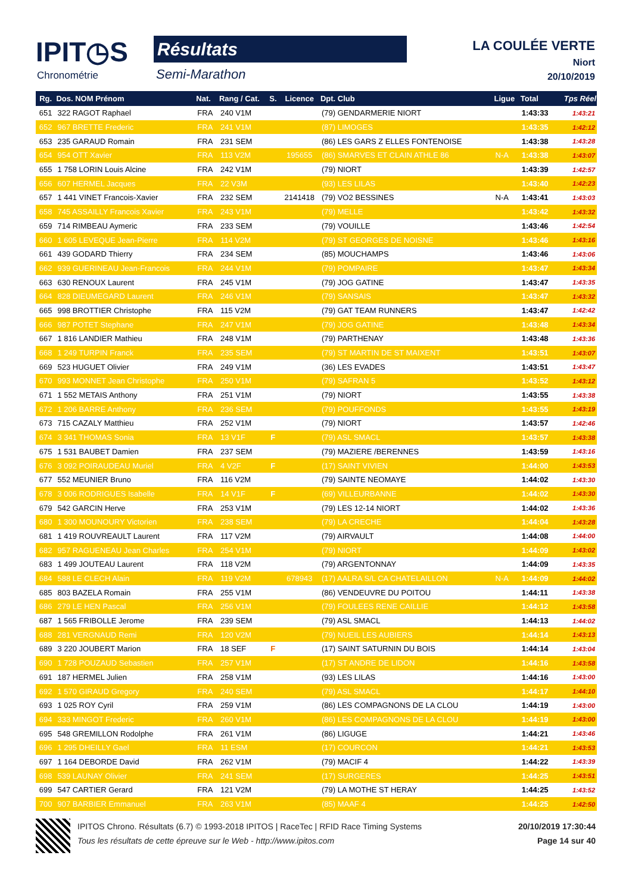IPIT◷S
Chronométrie
Résultats
Semi-Marathon
LA COULÉE VERTE
Niort
20/10/2019
| Rg. | Dos. NOM Prénom | Nat. | Rang / Cat. | S. | Licence | Dpt. Club | Ligue | Total | Tps Réel |
| --- | --- | --- | --- | --- | --- | --- | --- | --- | --- |
| 651 | 322 RAGOT Raphael | FRA | 240 V1M | | | (79) GENDARMERIE NIORT | | 1:43:33 | 1:43:21 |
| 652 | 967 BRETTE Frederic | FRA | 241 V1M | | | (87) LIMOGES | | 1:43:35 | 1:42:12 |
| 653 | 235 GARAUD Romain | FRA | 231 SEM | | | (86) LES GARS Z ELLES FONTENOISE | | 1:43:38 | 1:43:28 |
| 654 | 954 OTT Xavier | FRA | 113 V2M | | 195655 | (86) SMARVES ET CLAIN ATHLE 86 | N-A | 1:43:38 | 1:43:07 |
| 655 | 1 758 LORIN Louis Alcine | FRA | 242 V1M | | | (79) NIORT | | 1:43:39 | 1:42:57 |
| 656 | 607 HERMEL Jacques | FRA | 22 V3M | | | (93) LES LILAS | | 1:43:40 | 1:42:23 |
| 657 | 1 441 VINET Francois-Xavier | FRA | 232 SEM | | 2141418 | (79) VO2 BESSINES | N-A | 1:43:41 | 1:43:03 |
| 658 | 745 ASSAILLY Francois Xavier | FRA | 243 V1M | | | (79) MELLE | | 1:43:42 | 1:43:32 |
| 659 | 714 RIMBEAU Aymeric | FRA | 233 SEM | | | (79) VOUILLE | | 1:43:46 | 1:42:54 |
| 660 | 1 605 LEVEQUE Jean-Pierre | FRA | 114 V2M | | | (79) ST GEORGES DE NOISNE | | 1:43:46 | 1:43:16 |
| 661 | 439 GODARD Thierry | FRA | 234 SEM | | | (85) MOUCHAMPS | | 1:43:46 | 1:43:06 |
| 662 | 939 GUERINEAU Jean-Francois | FRA | 244 V1M | | | (79) POMPAIRE | | 1:43:47 | 1:43:34 |
| 663 | 630 RENOUX Laurent | FRA | 245 V1M | | | (79) JOG GATINE | | 1:43:47 | 1:43:35 |
| 664 | 828 DIEUMEGARD Laurent | FRA | 246 V1M | | | (79) SANSAIS | | 1:43:47 | 1:43:32 |
| 665 | 998 BROTTIER Christophe | FRA | 115 V2M | | | (79) GAT TEAM RUNNERS | | 1:43:47 | 1:42:42 |
| 666 | 987 POTET Stephane | FRA | 247 V1M | | | (79) JOG GATINE | | 1:43:48 | 1:43:34 |
| 667 | 1 816 LANDIER Mathieu | FRA | 248 V1M | | | (79) PARTHENAY | | 1:43:48 | 1:43:36 |
| 668 | 1 249 TURPIN Franck | FRA | 235 SEM | | | (79) ST MARTIN DE ST MAIXENT | | 1:43:51 | 1:43:07 |
| 669 | 523 HUGUET Olivier | FRA | 249 V1M | | | (36) LES EVADES | | 1:43:51 | 1:43:47 |
| 670 | 993 MONNET Jean Christophe | FRA | 250 V1M | | | (79) SAFRAN 5 | | 1:43:52 | 1:43:12 |
| 671 | 1 552 METAIS Anthony | FRA | 251 V1M | | | (79) NIORT | | 1:43:55 | 1:43:38 |
| 672 | 1 206 BARRE Anthony | FRA | 236 SEM | | | (79) POUFFONDS | | 1:43:55 | 1:43:19 |
| 673 | 715 CAZALY Matthieu | FRA | 252 V1M | | | (79) NIORT | | 1:43:57 | 1:42:46 |
| 674 | 3 341 THOMAS Sonia | FRA | 13 V1F | F | | (79) ASL SMACL | | 1:43:57 | 1:43:38 |
| 675 | 1 531 BAUBET Damien | FRA | 237 SEM | | | (79) MAZIERE /BERENNES | | 1:43:59 | 1:43:16 |
| 676 | 3 092 POIRAUDEAU Muriel | FRA | 4 V2F | F | | (17) SAINT VIVIEN | | 1:44:00 | 1:43:53 |
| 677 | 552 MEUNIER Bruno | FRA | 116 V2M | | | (79) SAINTE NEOMAYE | | 1:44:02 | 1:43:30 |
| 678 | 3 006 RODRIGUES Isabelle | FRA | 14 V1F | F | | (69) VILLEURBANNE | | 1:44:02 | 1:43:30 |
| 679 | 542 GARCIN Herve | FRA | 253 V1M | | | (79) LES 12-14 NIORT | | 1:44:02 | 1:43:36 |
| 680 | 1 300 MOUNOURY Victorien | FRA | 238 SEM | | | (79) LA CRECHE | | 1:44:04 | 1:43:28 |
| 681 | 1 419 ROUVREAULT Laurent | FRA | 117 V2M | | | (79) AIRVAULT | | 1:44:08 | 1:44:00 |
| 682 | 957 RAGUENEAU Jean Charles | FRA | 254 V1M | | | (79) NIORT | | 1:44:09 | 1:43:02 |
| 683 | 1 499 JOUTEAU Laurent | FRA | 118 V2M | | | (79) ARGENTONNAY | | 1:44:09 | 1:43:35 |
| 684 | 588 LE CLECH Alain | FRA | 119 V2M | | 678943 | (17) AALRA S/L CA CHATELAILLON | N-A | 1:44:09 | 1:44:02 |
| 685 | 803 BAZELA Romain | FRA | 255 V1M | | | (86) VENDEUVRE DU POITOU | | 1:44:11 | 1:43:38 |
| 686 | 279 LE HEN Pascal | FRA | 256 V1M | | | (79) FOULEES RENE CAILLIE | | 1:44:12 | 1:43:58 |
| 687 | 1 565 FRIBOLLE Jerome | FRA | 239 SEM | | | (79) ASL SMACL | | 1:44:13 | 1:44:02 |
| 688 | 281 VERGNAUD Remi | FRA | 120 V2M | | | (79) NUEIL LES AUBIERS | | 1:44:14 | 1:43:13 |
| 689 | 3 220 JOUBERT Marion | FRA | 18 SEF | F | | (17) SAINT SATURNIN DU BOIS | | 1:44:14 | 1:43:04 |
| 690 | 1 728 POUZAUD Sebastien | FRA | 257 V1M | | | (17) ST ANDRE DE LIDON | | 1:44:16 | 1:43:58 |
| 691 | 187 HERMEL Julien | FRA | 258 V1M | | | (93) LES LILAS | | 1:44:16 | 1:43:00 |
| 692 | 1 570 GIRAUD Gregory | FRA | 240 SEM | | | (79) ASL SMACL | | 1:44:17 | 1:44:10 |
| 693 | 1 025 ROY Cyril | FRA | 259 V1M | | | (86) LES COMPAGNONS DE LA CLOU | | 1:44:19 | 1:43:00 |
| 694 | 333 MINGOT Frederic | FRA | 260 V1M | | | (86) LES COMPAGNONS DE LA CLOU | | 1:44:19 | 1:43:00 |
| 695 | 548 GREMILLON Rodolphe | FRA | 261 V1M | | | (86) LIGUGE | | 1:44:21 | 1:43:46 |
| 696 | 1 295 DHEILLY Gael | FRA | 11 ESM | | | (17) COURCON | | 1:44:21 | 1:43:53 |
| 697 | 1 164 DEBORDE David | FRA | 262 V1M | | | (79) MACIF 4 | | 1:44:22 | 1:43:39 |
| 698 | 539 LAUNAY Olivier | FRA | 241 SEM | | | (17) SURGERES | | 1:44:25 | 1:43:51 |
| 699 | 547 CARTIER Gerard | FRA | 121 V2M | | | (79) LA MOTHE ST HERAY | | 1:44:25 | 1:43:52 |
| 700 | 907 BARBIER Emmanuel | FRA | 263 V1M | | | (85) MAAF 4 | | 1:44:25 | 1:42:50 |
IPITOS Chrono. Résultats (6.7) © 1993-2018 IPITOS | RaceTec | RFID Race Timing Systems 20/10/2019 17:30:44
Tous les résultats de cette épreuve sur le Web - http://www.ipitos.com Page 14 sur 40